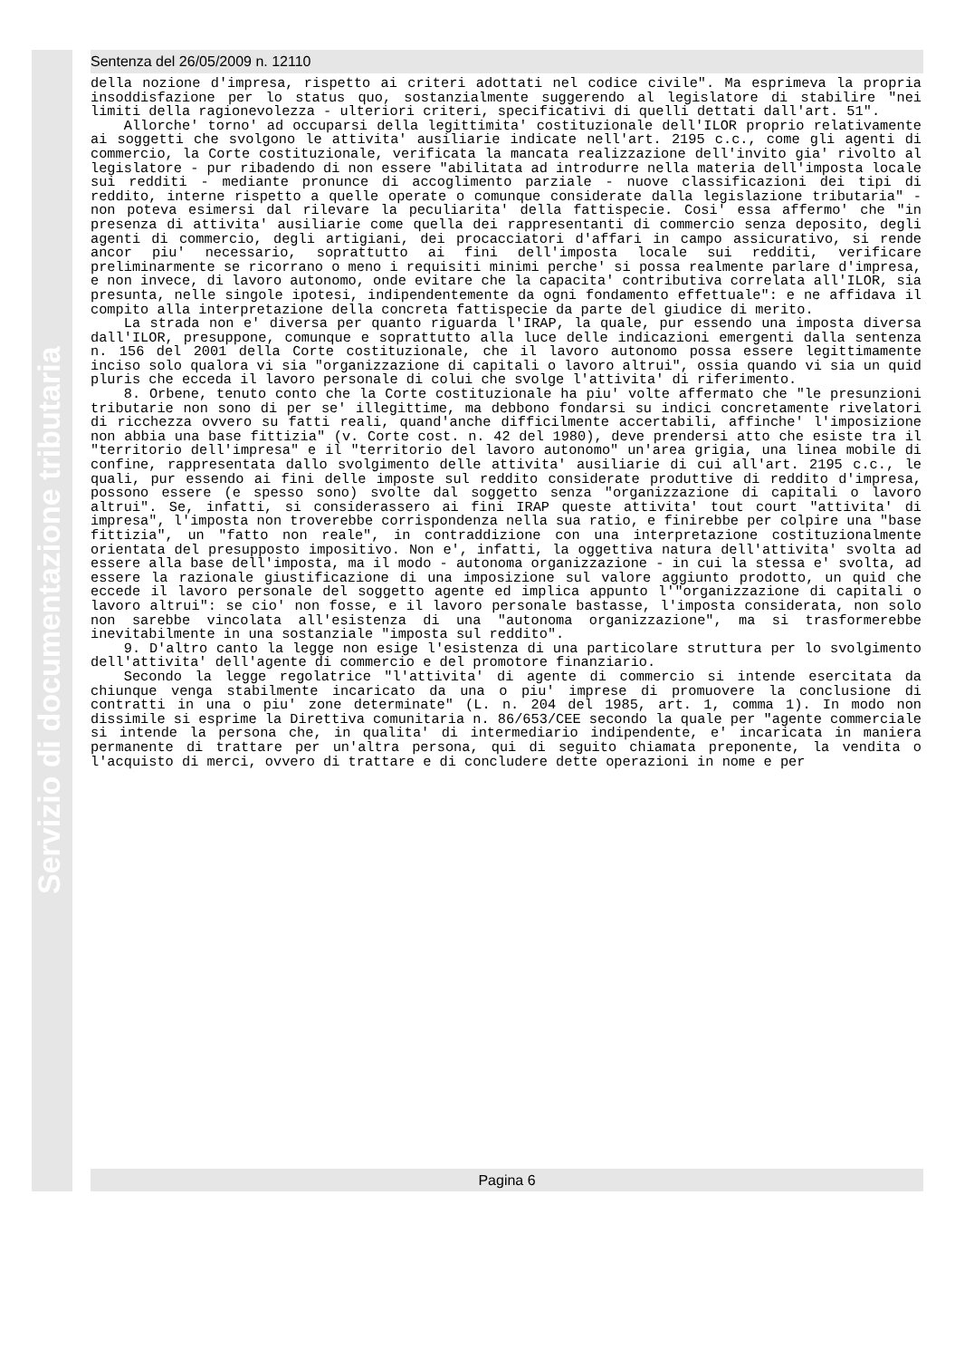Servizio di documentazione tributaria
Sentenza del 26/05/2009 n. 12110
della nozione d'impresa, rispetto ai criteri adottati nel codice civile". Ma esprimeva la propria insoddisfazione per lo status quo, sostanzialmente suggerendo al legislatore di stabilire "nei limiti della ragionevolezza - ulteriori criteri, specificativi di quelli dettati dall'art. 51".
Allorche' torno' ad occuparsi della legittimita' costituzionale dell'ILOR proprio relativamente ai soggetti che svolgono le attivita' ausiliarie indicate nell'art. 2195 c.c., come gli agenti di commercio, la Corte costituzionale, verificata la mancata realizzazione dell'invito gia' rivolto al legislatore - pur ribadendo di non essere "abilitata ad introdurre nella materia dell'imposta locale sui redditi - mediante pronunce di accoglimento parziale - nuove classificazioni dei tipi di reddito, interne rispetto a quelle operate o comunque considerate dalla legislazione tributaria" - non poteva esimersi dal rilevare la peculiarita' della fattispecie. Cosi' essa affermo' che "in presenza di attivita' ausiliarie come quella dei rappresentanti di commercio senza deposito, degli agenti di commercio, degli artigiani, dei procacciatori d'affari in campo assicurativo, si rende ancor piu' necessario, soprattutto ai fini dell'imposta locale sui redditi, verificare preliminarmente se ricorrano o meno i requisiti minimi perche' si possa realmente parlare d'impresa, e non invece, di lavoro autonomo, onde evitare che la capacita' contributiva correlata all'ILOR, sia presunta, nelle singole ipotesi, indipendentemente da ogni fondamento effettuale": e ne affidava il compito alla interpretazione della concreta fattispecie da parte del giudice di merito.
La strada non e' diversa per quanto riguarda l'IRAP, la quale, pur essendo una imposta diversa dall'ILOR, presuppone, comunque e soprattutto alla luce delle indicazioni emergenti dalla sentenza n. 156 del 2001 della Corte costituzionale, che il lavoro autonomo possa essere legittimamente inciso solo qualora vi sia "organizzazione di capitali o lavoro altrui", ossia quando vi sia un quid pluris che ecceda il lavoro personale di colui che svolge l'attivita' di riferimento.
8. Orbene, tenuto conto che la Corte costituzionale ha piu' volte affermato che "le presunzioni tributarie non sono di per se' illegittime, ma debbono fondarsi su indici concretamente rivelatori di ricchezza ovvero su fatti reali, quand'anche difficilmente accertabili, affinche' l'imposizione non abbia una base fittizia" (v. Corte cost. n. 42 del 1980), deve prendersi atto che esiste tra il "territorio dell'impresa" e il "territorio del lavoro autonomo" un'area grigia, una linea mobile di confine, rappresentata dallo svolgimento delle attivita' ausiliarie di cui all'art. 2195 c.c., le quali, pur essendo ai fini delle imposte sul reddito considerate produttive di reddito d'impresa, possono essere (e spesso sono) svolte dal soggetto senza "organizzazione di capitali o lavoro altrui". Se, infatti, si considerassero ai fini IRAP queste attivita' tout court "attivita' di impresa", l'imposta non troverebbe corrispondenza nella sua ratio, e finirebbe per colpire una "base fittizia", un "fatto non reale", in contraddizione con una interpretazione costituzionalmente orientata del presupposto impositivo. Non e', infatti, la oggettiva natura dell'attivita' svolta ad essere alla base dell'imposta, ma il modo - autonoma organizzazione - in cui la stessa e' svolta, ad essere la razionale giustificazione di una imposizione sul valore aggiunto prodotto, un quid che eccede il lavoro personale del soggetto agente ed implica appunto l'"organizzazione di capitali o lavoro altrui": se cio' non fosse, e il lavoro personale bastasse, l'imposta considerata, non solo non sarebbe vincolata all'esistenza di una "autonoma organizzazione", ma si trasformerebbe inevitabilmente in una sostanziale "imposta sul reddito".
9. D'altro canto la legge non esige l'esistenza di una particolare struttura per lo svolgimento dell'attivita' dell'agente di commercio e del promotore finanziario.
Secondo la legge regolatrice "l'attivita' di agente di commercio si intende esercitata da chiunque venga stabilmente incaricato da una o piu' imprese di promuovere la conclusione di contratti in una o piu' zone determinate" (L. n. 204 del 1985, art. 1, comma 1). In modo non dissimile si esprime la Direttiva comunitaria n. 86/653/CEE secondo la quale per "agente commerciale si intende la persona che, in qualita' di intermediario indipendente, e' incaricata in maniera permanente di trattare per un'altra persona, qui di seguito chiamata preponente, la vendita o l'acquisto di merci, ovvero di trattare e di concludere dette operazioni in nome e per
Pagina 6